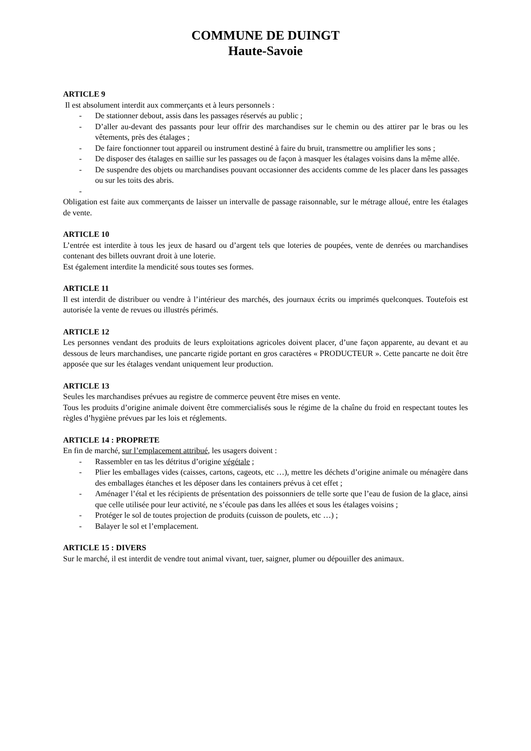COMMUNE DE DUINGT
Haute-Savoie
ARTICLE 9
Il est absolument interdit aux commerçants et à leurs personnels :
- De stationner debout, assis dans les passages réservés au public ;
- D’aller au-devant des passants pour leur offrir des marchandises sur le chemin ou des attirer par le bras ou les vêtements, près des étalages ;
- De faire fonctionner tout appareil ou instrument destiné à faire du bruit, transmettre ou amplifier les sons ;
- De disposer des étalages en saillie sur les passages ou de façon à masquer les étalages voisins dans la même allée.
- De suspendre des objets ou marchandises pouvant occasionner des accidents comme de les placer dans les passages ou sur les toits des abris.
-
Obligation est faite aux commerçants de laisser un intervalle de passage raisonnable, sur le métrage alloué, entre les étalages de vente.
ARTICLE 10
L’entrée est interdite à tous les jeux de hasard ou d’argent tels que loteries de poupées, vente de denrées ou marchandises contenant des billets ouvrant droit à une loterie.
Est également interdite la mendicité sous toutes ses formes.
ARTICLE 11
Il est interdit de distribuer ou vendre à l’intérieur des marchés, des journaux écrits ou imprimés quelconques. Toutefois est autorisée la vente de revues ou illustrés périmés.
ARTICLE 12
Les personnes vendant des produits de leurs exploitations agricoles doivent placer, d’une façon apparente, au devant et au dessous de leurs marchandises, une pancarte rigide portant en gros caractères « PRODUCTEUR ». Cette pancarte ne doit être apposée que sur les étalages vendant uniquement leur production.
ARTICLE 13
Seules les marchandises prévues au registre de commerce peuvent être mises en vente.
Tous les produits d’origine animale doivent être commercialisés sous le régime de la chaîne du froid en respectant toutes les règles d’hygiène prévues par les lois et réglements.
ARTICLE 14 : PROPRETE
En fin de marché, sur l’emplacement attribué, les usagers doivent :
- Rassembler en tas les détritus d’origine végétale ;
- Plier les emballages vides (caisses, cartons, cageots, etc …), mettre les déchets d’origine animale ou ménagère dans des emballages étanches et les déposer dans les containers prévus à cet effet ;
- Aménager l’étal et les récipients de présentation des poissonniers de telle sorte que l’eau de fusion de la glace, ainsi que celle utilisée pour leur activité, ne s’écoule pas dans les allées et sous les étalages voisins ;
- Protéger le sol de toutes projection de produits (cuisson de poulets, etc …) ;
- Balayer le sol et l’emplacement.
ARTICLE 15 : DIVERS
Sur le marché, il est interdit de vendre tout animal vivant, tuer, saigner, plumer ou dépouiller des animaux.